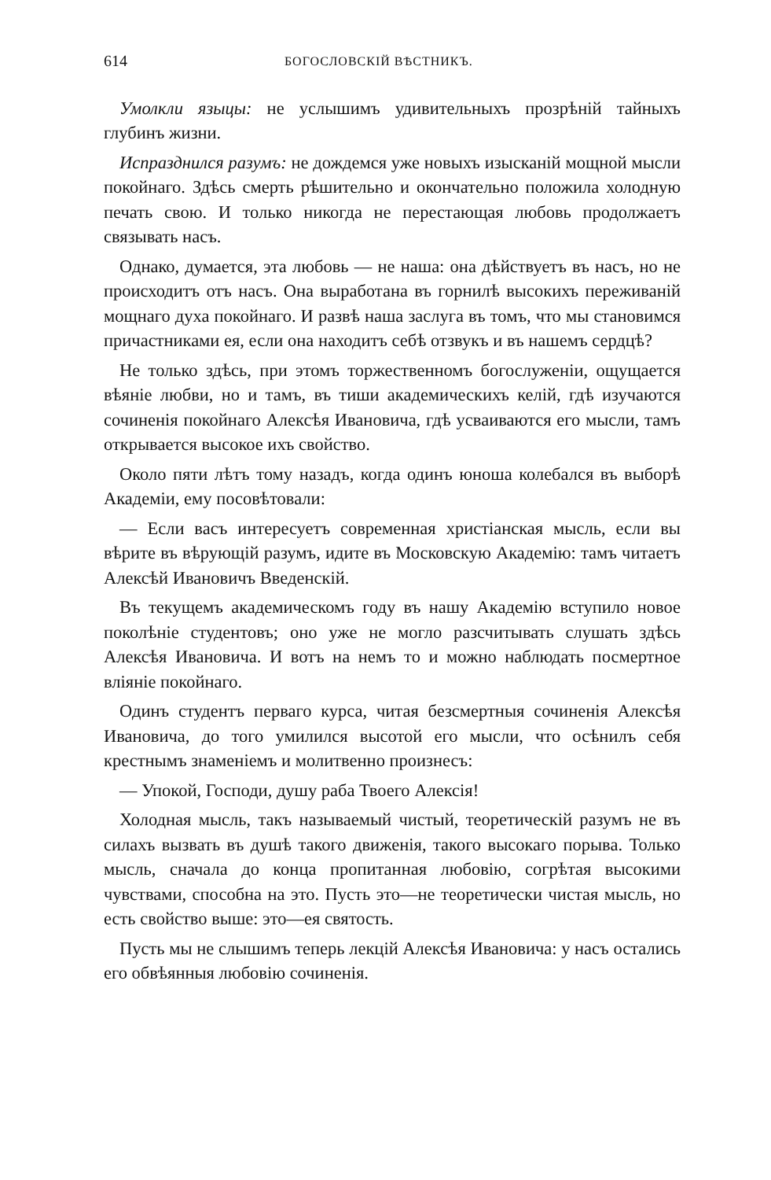614 БОГОСЛОВСКІЙ ВѢСТНИКЪ.
Умолкли языцы: не услышимъ удивительныхъ прозрѣній тайныхъ глубинъ жизни.
Испразднился разумъ: не дождемся уже новыхъ изысканій мощной мысли покойнаго. Здѣсь смерть рѣшительно и окончательно положила холодную печать свою. И только никогда не перестающая любовь продолжаетъ связывать насъ.
Однако, думается, эта любовь — не наша: она дѣйствуетъ въ насъ, но не происходитъ отъ насъ. Она выработана въ горнилѣ высокихъ переживаній мощнаго духа покойнаго. И развѣ наша заслуга въ томъ, что мы становимся причастниками ея, если она находитъ себѣ отзвукъ и въ нашемъ сердцѣ?
Не только здѣсь, при этомъ торжественномъ богослуженіи, ощущается вѣяніе любви, но и тамъ, въ тиши академическихъ келій, гдѣ изучаются сочиненія покойнаго Алексѣя Ивановича, гдѣ усваиваются его мысли, тамъ открывается высокое ихъ свойство.
Около пяти лѣтъ тому назадъ, когда одинъ юноша колебался въ выборѣ Академіи, ему посовѣтовали:
— Если васъ интересуетъ современная христіанская мысль, если вы вѣрите въ вѣрующій разумъ, идите въ Московскую Академію: тамъ читаетъ Алексѣй Ивановичъ Введенскій.
Въ текущемъ академическомъ году въ нашу Академію вступило новое поколѣніе студентовъ; оно уже не могло разсчитывать слушать здѣсь Алексѣя Ивановича. И вотъ на немъ то и можно наблюдать посмертное вліяніе покойнаго.
Одинъ студентъ перваго курса, читая безсмертныя сочиненія Алексѣя Ивановича, до того умилился высотой его мысли, что осѣнилъ себя крестнымъ знаменіемъ и молитвенно произнесъ:
— Упокой, Господи, душу раба Твоего Алексія!
Холодная мысль, такъ называемый чистый, теоретическій разумъ не въ силахъ вызвать въ душѣ такого движенія, такого высокаго порыва. Только мысль, сначала до конца пропитанная любовію, согрѣтая высокими чувствами, способна на это. Пусть это—не теоретически чистая мысль, но есть свойство выше: это—ея святость.
Пусть мы не слышимъ теперь лекцій Алексѣя Ивановича: у насъ остались его обвѣянныя любовію сочиненія.